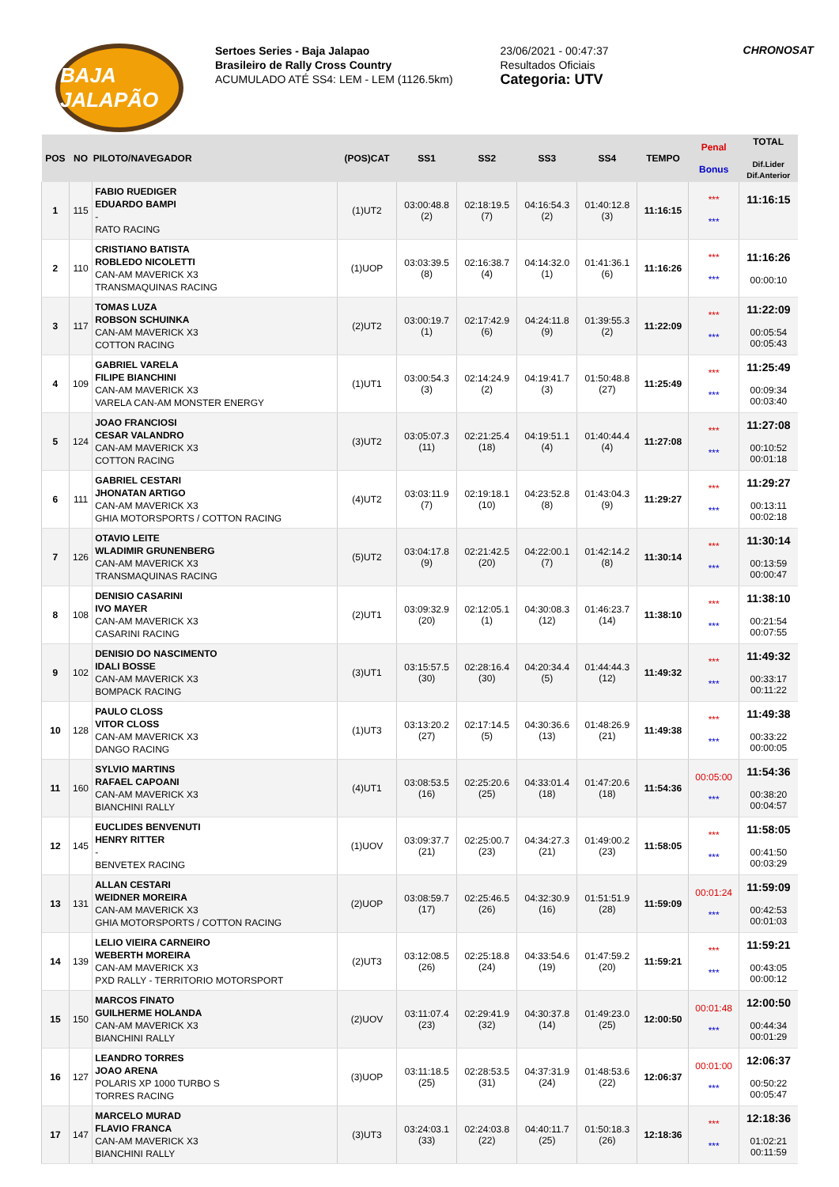BAJA JALAPÃO
Sertoes Series - Baja Jalapao
Brasileiro de Rally Cross Country
ACUMULADO ATÉ SS4: LEM - LEM (1126.5km)
23/06/2021 - 00:47:37
Resultados Oficiais
Categoria: UTV
CHRONOSAT
| POS | NO | PILOTO/NAVEGADOR | (POS)CAT | SS1 | SS2 | SS3 | SS4 | TEMPO | Penal Bonus | TOTAL Dif.Lider Dif.Anterior |
| --- | --- | --- | --- | --- | --- | --- | --- | --- | --- | --- |
| 1 | 115 | FABIO RUEDIGER EDUARDO BAMPI - RATO RACING | (1)UT2 | 03:00:48.8 (2) | 02:18:19.5 (7) | 04:16:54.3 (2) | 01:40:12.8 (3) | 11:16:15 | *** *** | 11:16:15 |
| 2 | 110 | CRISTIANO BATISTA ROBLEDO NICOLETTI CAN-AM MAVERICK X3 TRANSMAQUINAS RACING | (1)UOP | 03:03:39.5 (8) | 02:16:38.7 (4) | 04:14:32.0 (1) | 01:41:36.1 (6) | 11:16:26 | *** *** | 11:16:26 00:00:10 |
| 3 | 117 | TOMAS LUZA ROBSON SCHUINKA CAN-AM MAVERICK X3 COTTON RACING | (2)UT2 | 03:00:19.7 (1) | 02:17:42.9 (6) | 04:24:11.8 (9) | 01:39:55.3 (2) | 11:22:09 | *** *** | 11:22:09 00:05:54 00:05:43 |
| 4 | 109 | GABRIEL VARELA FILIPE BIANCHINI CAN-AM MAVERICK X3 VARELA CAN-AM MONSTER ENERGY | (1)UT1 | 03:00:54.3 (3) | 02:14:24.9 (2) | 04:19:41.7 (3) | 01:50:48.8 (27) | 11:25:49 | *** *** | 11:25:49 00:09:34 00:03:40 |
| 5 | 124 | JOAO FRANCIOSI CESAR VALANDRO CAN-AM MAVERICK X3 COTTON RACING | (3)UT2 | 03:05:07.3 (11) | 02:21:25.4 (18) | 04:19:51.1 (4) | 01:40:44.4 (4) | 11:27:08 | *** *** | 11:27:08 00:10:52 00:01:18 |
| 6 | 111 | GABRIEL CESTARI JHONATAN ARTIGO CAN-AM MAVERICK X3 GHIA MOTORSPORTS / COTTON RACING | (4)UT2 | 03:03:11.9 (7) | 02:19:18.1 (10) | 04:23:52.8 (8) | 01:43:04.3 (9) | 11:29:27 | *** *** | 11:29:27 00:13:11 00:02:18 |
| 7 | 126 | OTAVIO LEITE WLADIMIR GRUNENBERG CAN-AM MAVERICK X3 TRANSMAQUINAS RACING | (5)UT2 | 03:04:17.8 (9) | 02:21:42.5 (20) | 04:22:00.1 (7) | 01:42:14.2 (8) | 11:30:14 | *** *** | 11:30:14 00:13:59 00:00:47 |
| 8 | 108 | DENISIO CASARINI IVO MAYER CAN-AM MAVERICK X3 CASARINI RACING | (2)UT1 | 03:09:32.9 (20) | 02:12:05.1 (1) | 04:30:08.3 (12) | 01:46:23.7 (14) | 11:38:10 | *** *** | 11:38:10 00:21:54 00:07:55 |
| 9 | 102 | DENISIO DO NASCIMENTO IDALI BOSSE CAN-AM MAVERICK X3 BOMPACK RACING | (3)UT1 | 03:15:57.5 (30) | 02:28:16.4 (30) | 04:20:34.4 (5) | 01:44:44.3 (12) | 11:49:32 | *** *** | 11:49:32 00:33:17 00:11:22 |
| 10 | 128 | PAULO CLOSS VITOR CLOSS CAN-AM MAVERICK X3 DANGO RACING | (1)UT3 | 03:13:20.2 (27) | 02:17:14.5 (5) | 04:30:36.6 (13) | 01:48:26.9 (21) | 11:49:38 | *** *** | 11:49:38 00:33:22 00:00:05 |
| 11 | 160 | SYLVIO MARTINS RAFAEL CAPOANI CAN-AM MAVERICK X3 BIANCHINI RALLY | (4)UT1 | 03:08:53.5 (16) | 02:25:20.6 (25) | 04:33:01.4 (18) | 01:47:20.6 (18) | 11:54:36 | 00:05:00 *** | 11:54:36 00:38:20 00:04:57 |
| 12 | 145 | EUCLIDES BENVENUTI HENRY RITTER - BENVETEX RACING | (1)UOV | 03:09:37.7 (21) | 02:25:00.7 (23) | 04:34:27.3 (21) | 01:49:00.2 (23) | 11:58:05 | *** *** | 11:58:05 00:41:50 00:03:29 |
| 13 | 131 | ALLAN CESTARI WEIDNER MOREIRA CAN-AM MAVERICK X3 GHIA MOTORSPORTS / COTTON RACING | (2)UOP | 03:08:59.7 (17) | 02:25:46.5 (26) | 04:32:30.9 (16) | 01:51:51.9 (28) | 11:59:09 | 00:01:24 *** | 11:59:09 00:42:53 00:01:03 |
| 14 | 139 | LELIO VIEIRA CARNEIRO WEBERTH MOREIRA CAN-AM MAVERICK X3 PXD RALLY - TERRITORIO MOTORSPORT | (2)UT3 | 03:12:08.5 (26) | 02:25:18.8 (24) | 04:33:54.6 (19) | 01:47:59.2 (20) | 11:59:21 | *** *** | 11:59:21 00:43:05 00:00:12 |
| 15 | 150 | MARCOS FINATO GUILHERME HOLANDA CAN-AM MAVERICK X3 BIANCHINI RALLY | (2)UOV | 03:11:07.4 (23) | 02:29:41.9 (32) | 04:30:37.8 (14) | 01:49:23.0 (25) | 12:00:50 | 00:01:48 *** | 12:00:50 00:44:34 00:01:29 |
| 16 | 127 | LEANDRO TORRES JOAO ARENA POLARIS XP 1000 TURBO S TORRES RACING | (3)UOP | 03:11:18.5 (25) | 02:28:53.5 (31) | 04:37:31.9 (24) | 01:48:53.6 (22) | 12:06:37 | 00:01:00 *** | 12:06:37 00:50:22 00:05:47 |
| 17 | 147 | MARCELO MURAD FLAVIO FRANCA CAN-AM MAVERICK X3 BIANCHINI RALLY | (3)UT3 | 03:24:03.1 (33) | 02:24:03.8 (22) | 04:40:11.7 (25) | 01:50:18.3 (26) | 12:18:36 | *** *** | 12:18:36 01:02:21 00:11:59 |